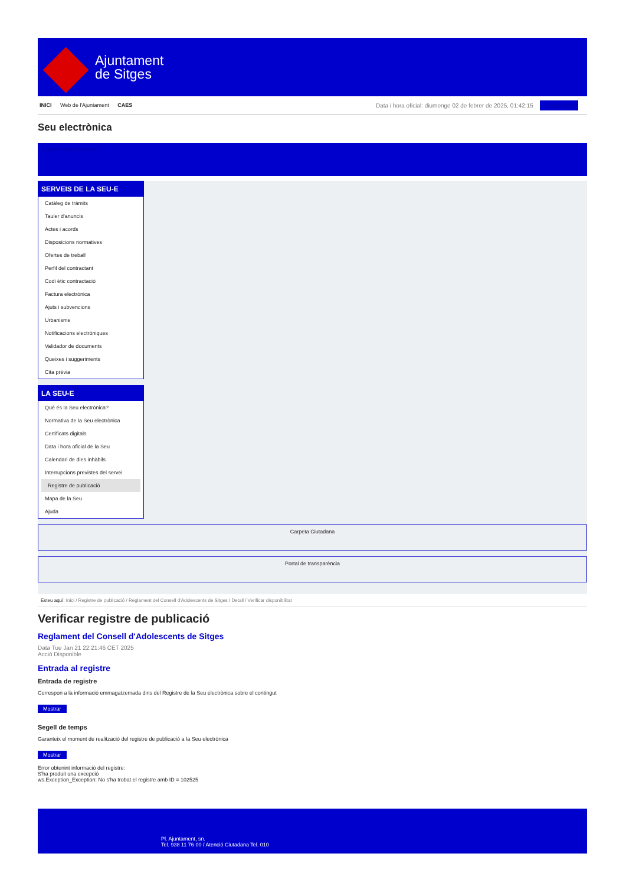Ajuntament
de Sitges
INICI Web de l'Ajuntament CAES
Data i hora oficial: diumenge 02 de febrer de 2025, 01:42:15 Sincronitza
Seu electrònica
Obtenir còpia autèntica
SERVEIS DE LA SEU-E
Catàleg de tràmits
Tauler d'anuncis
Actes i acords
Disposicions normatives
Ofertes de treball
Perfil del contractant
Codi ètic contractació
Factura electrònica
Ajuts i subvencions
Urbanisme
Notificacions electròniques
Validador de documents
Queixes i suggeriments
Cita prèvia
LA SEU-E
Què és la Seu electrònica?
Normativa de la Seu electrònica
Certificats digitals
Data i hora oficial de la Seu
Calendari de dies inhàbils
Interrupcions previstes del servei
Registre de publicació
Mapa de la Seu
Ajuda
Carpeta Ciutadana
Portal de transparència
Esteu aquí: Inici / Registre de publicació / Reglament del Consell d'Adolescents de Sitges / Detall / Verificar disponibilitat
Verificar registre de publicació
Reglament del Consell d'Adolescents de Sitges
Data Tue Jan 21 22:21:46 CET 2025
Acció Disponible
Entrada al registre
Entrada de registre
Correspon a la informació emmagatzemada dins del Registre de la Seu electrònica sobre el contingut
Mostrar
Segell de temps
Garanteix el moment de realització del registre de publicació a la Seu electrònica
Mostrar
Error obtenint informació del registre:
S'ha produit una excepció
ws.Exception_Exception: No s'ha trobat el registre amb ID = 102525
Pl. Ajuntament, sn.
Tel. 938 11 76 00 / Atenció Ciutadana Tel. 010